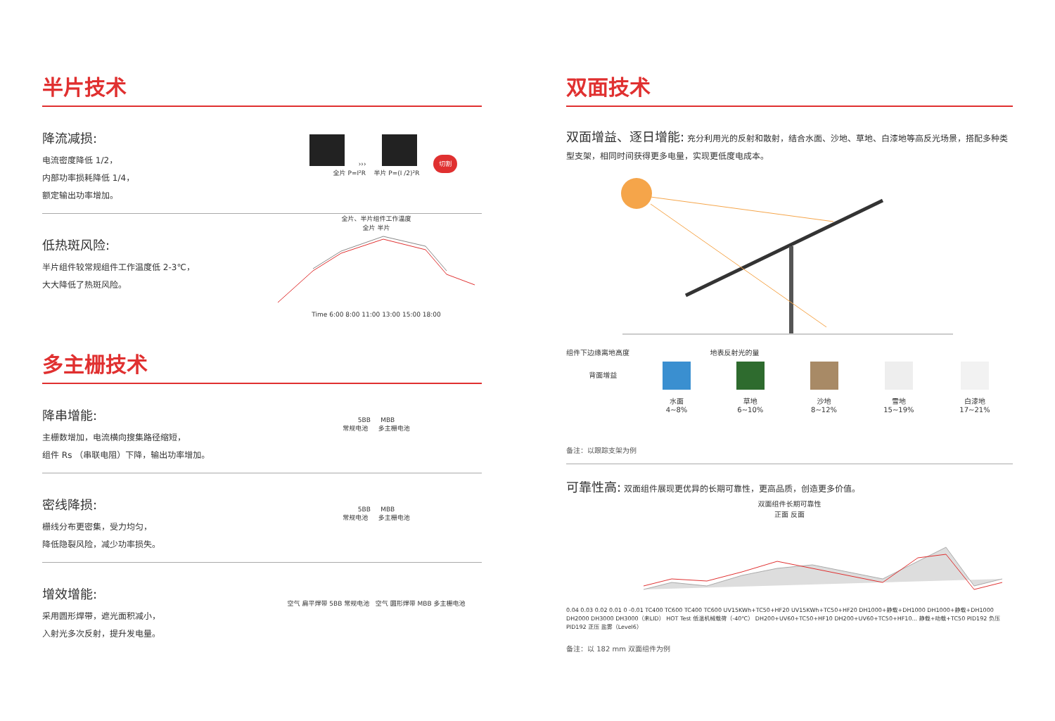半片技术
降流减损:
电流密度降低 1/2，
内部功率损耗降低 1/4，
额定输出功率增加。
››› 切割
全片 P=I²R 半片 P=(I /2)²R
低热斑风险:
半片组件较常规组件工作温度低 2-3℃，
大大降低了热斑风险。
全片、半片组件工作温度
全片 半片
Time 6:00 8:00 11:00 13:00 15:00 18:00
多主栅技术
降串增能:
主栅数增加，电流横向搜集路径缩短，
组件 Rs （串联电阻）下降，输出功率增加。
5BB MBB
常规电池 多主栅电池
密线降损:
栅线分布更密集，受力均匀，
降低隐裂风险，减少功率损失。
5BB MBB
常规电池 多主栅电池
增效增能:
采用圆形焊带，遮光面积减小，
入射光多次反射，提升发电量。
空气 扁平焊带 5BB 常规电池 空气 圆形焊带 MBB 多主栅电池
双面技术
双面增益、逐日增能: 充分利用光的反射和散射，结合水面、沙地、草地、白漆地等高反光场景，搭配多种类型支架，相同时间获得更多电量，实现更低度电成本。
组件下边缘离地高度 地表反射光的量
背面增益 水面
4~8%
草地
6~10%
沙地
8~12%
雪地
15~19%
白漆地
17~21%
备注：以跟踪支架为例
可靠性高: 双面组件展现更优异的长期可靠性，更高品质，创造更多价值。
双面组件长期可靠性
正面 反面
0.04 0.03 0.02 0.01 0 -0.01 TC400 TC600 TC400 TC600 UV15KWh+TC50+HF20 UV15KWh+TC50+HF20 DH1000+静载+DH1000 DH1000+静载+DH1000 DH2000 DH3000 DH3000（未LID） HOT Test 低温机械载荷（-40℃） DH200+UV60+TC50+HF10 DH200+UV60+TC50+HF10... 静载+动载+TC50 PID192 负压 PID192 正压 盐雾（Level6）
备注：以 182 mm 双面组件为例